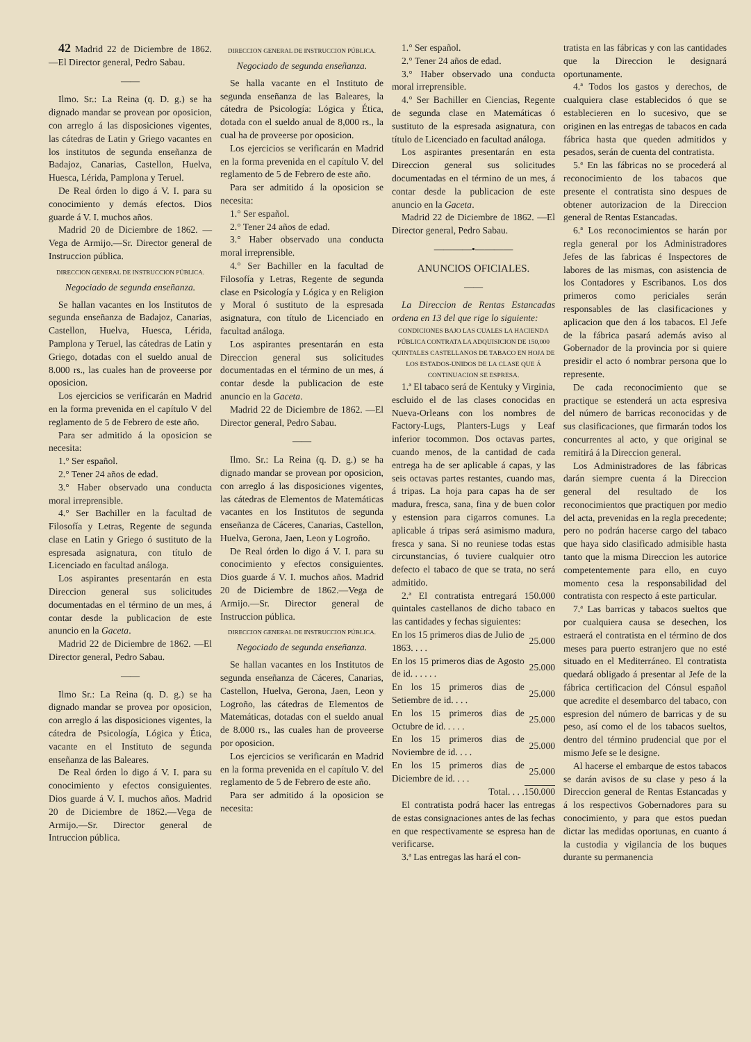42 Madrid 22 de Diciembre de 1862. —El Director general, Pedro Sabau.
——
Ilmo. Sr.: La Reina (q. D. g.) se ha dignado mandar se provean por oposicion, con arreglo á las disposiciones vigentes, las cátedras de Latin y Griego vacantes en los institutos de segunda enseñanza de Badajoz, Canarias, Castellon, Huelva, Huesca, Lérida, Pamplona y Teruel.
De Real órden lo digo á V. I. para su conocimiento y demás efectos. Dios guarde á V. I. muchos años.
Madrid 20 de Diciembre de 1862. —Vega de Armijo.—Sr. Director general de Instruccion pública.
DIRECCION GENERAL DE INSTRUCCION PÚBLICA.
Negociado de segunda enseñanza.
Se hallan vacantes en los Institutos de segunda enseñanza de Badajoz, Canarias, Castellon, Huelva, Huesca, Lérida, Pamplona y Teruel, las cátedras de Latin y Griego, dotadas con el sueldo anual de 8.000 rs., las cuales han de proveerse por oposicion.
Los ejercicios se verificarán en Madrid en la forma prevenida en el capítulo V del reglamento de 5 de Febrero de este año.
Para ser admitido á la oposicion se necesita:
1.° Ser español.
2.° Tener 24 años de edad.
3.° Haber observado una conducta moral irreprensible.
4.° Ser Bachiller en la facultad de Filosofía y Letras, Regente de segunda clase en Latin y Griego ó sustituto de la espresada asignatura, con título de Licenciado en facultad análoga.
Los aspirantes presentarán en esta Direccion general sus solicitudes documentadas en el término de un mes, á contar desde la publicacion de este anuncio en la Gaceta.
Madrid 22 de Diciembre de 1862. —El Director general, Pedro Sabau.
——
Ilmo Sr.: La Reina (q. D. g.) se ha dignado mandar se provea por oposicion, con arreglo á las disposiciones vigentes, la cátedra de Psicología, Lógica y Ética, vacante en el Instituto de segunda enseñanza de las Baleares.
De Real órden lo digo á V. I. para su conocimiento y efectos consiguientes. Dios guarde á V. I. muchos años. Madrid 20 de Diciembre de 1862.—Vega de Armijo.—Sr. Director general de Intruccion pública.
DIRECCION GENERAL DE INSTRUCCION PÚBLICA.
Negociado de segunda enseñanza.
Se halla vacante en el Instituto de segunda enseñanza de las Baleares, la cátedra de Psicología: Lógica y Ética, dotada con el sueldo anual de 8,000 rs., la cual ha de proveerse por oposicion.
Los ejercicios se verificarán en Madrid en la forma prevenida en el capítulo V. del reglamento de 5 de Febrero de este año.
Para ser admitido á la oposicion se necesita:
1.° Ser español.
2.° Tener 24 años de edad.
3.° Haber observado una conducta moral irreprensible.
4.° Ser Bachiller en la facultad de Filosofía y Letras, Regente de segunda clase en Psicología y Lógica y en Religion y Moral ó sustituto de la espresada asignatura, con título de Licenciado en facultad análoga.
Los aspirantes presentarán en esta Direccion general sus solicitudes documentadas en el término de un mes, á contar desde la publicacion de este anuncio en la Gaceta.
Madrid 22 de Diciembre de 1862. —El Director general, Pedro Sabau.
——
Ilmo. Sr.: La Reina (q. D. g.) se ha dignado mandar se provean por oposicion, con arreglo á las disposiciones vigentes, las cátedras de Elementos de Matemáticas vacantes en los Institutos de segunda enseñanza de Cáceres, Canarias, Castellon, Huelva, Gerona, Jaen, Leon y Logroño.
De Real órden lo digo á V. I. para su conocimiento y efectos consiguientes. Dios guarde á V. I. muchos años. Madrid 20 de Diciembre de 1862.—Vega de Armijo.—Sr. Director general de Instruccion pública.
DIRECCION GENERAL DE INSTRUCCION PÚBLICA.
Negociado de segunda enseñanza.
Se hallan vacantes en los Institutos de segunda enseñanza de Cáceres, Canarias, Castellon, Huelva, Gerona, Jaen, Leon y Logroño, las cátedras de Elementos de Matemáticas, dotadas con el sueldo anual de 8.000 rs., las cuales han de proveerse por oposicion.
Los ejercicios se verificarán en Madrid en la forma prevenida en el capítulo V. del reglamento de 5 de Febrero de este año.
Para ser admitido á la oposicion se necesita:
1.° Ser español.
2.° Tener 24 años de edad.
3.° Haber observado una conducta moral irreprensible.
4.° Ser Bachiller en Ciencias, Regente de segunda clase en Matemáticas ó sustituto de la espresada asignatura, con título de Licenciado en facultad análoga.
Los aspirantes presentarán en esta Direccion general sus solicitudes documentadas en el término de un mes, á contar desde la publicacion de este anuncio en la Gaceta.
Madrid 22 de Diciembre de 1862. —El Director general, Pedro Sabau.
————•————
ANUNCIOS OFICIALES.
——
La Direccion de Rentas Estancadas ordena en 13 del que rige lo siguiente:
CONDICIONES BAJO LAS CUALES LA HACIENDA PÚBLICA CONTRATA LA ADQUISICION DE 150,000 QUINTALES CASTELLANOS DE TABACO EN HOJA DE LOS ESTADOS-UNIDOS DE LA CLASE QUE Á CONTINUACION SE ESPRESA.
1.ª El tabaco será de Kentuky y Virginia, escluido el de las clases conocidas en Nueva-Orleans con los nombres de Factory-Lugs, Planters-Lugs y Leaf inferior tocommon. Dos octavas partes, cuando menos, de la cantidad de cada entrega ha de ser aplicable á capas, y las seis octavas partes restantes, cuando mas, á tripas. La hoja para capas ha de ser madura, fresca, sana, fina y de buen color y estension para cigarros comunes. La aplicable á tripas será asimismo madura, fresca y sana. Si no reuniese todas estas circunstancias, ó tuviere cualquier otro defecto el tabaco de que se trata, no será admitido.
2.ª El contratista entregará 150.000 quintales castellanos de dicho tabaco en las cantidades y fechas siguientes:
| En los 15 primeros dias de Julio de 1863. . . . | 25.000 |
| En los 15 primeros dias de Agosto de id. . . . . . | 25.000 |
| En los 15 primeros dias de Setiembre de id. . . . | 25.000 |
| En los 15 primeros dias de Octubre de id. . . . . | 25.000 |
| En los 15 primeros dias de Noviembre de id. . . . | 25.000 |
| En los 15 primeros dias de Diciembre de id. . . . | 25.000 |
| Total. . . . | 150.000 |
El contratista podrá hacer las entregas de estas consignaciones antes de las fechas en que respectivamente se espresa han de verificarse.
3.ª Las entregas las hará el con-
tratista en las fábricas y con las cantidades que la Direccion le designará oportunamente.
4.ª Todos los gastos y derechos, de cualquiera clase establecidos ó que se establecieren en lo sucesivo, que se originen en las entregas de tabacos en cada fábrica hasta que queden admitidos y pesados, serán de cuenta del contratista.
5.ª En las fábricas no se procederá al reconocimiento de los tabacos que presente el contratista sino despues de obtener autorizacion de la Direccion general de Rentas Estancadas.
6.ª Los reconocimientos se harán por regla general por los Administradores Jefes de las fabricas é Inspectores de labores de las mismas, con asistencia de los Contadores y Escribanos. Los dos primeros como periciales serán responsables de las clasificaciones y aplicacion que den á los tabacos. El Jefe de la fábrica pasará además aviso al Gobernador de la provincia por si quiere presidir el acto ó nombrar persona que lo represente.
De cada reconocimiento que se practique se estenderá un acta espresiva del número de barricas reconocidas y de sus clasificaciones, que firmarán todos los concurrentes al acto, y que original se remitirá á la Direccion general.
Los Administradores de las fábricas darán siempre cuenta á la Direccion general del resultado de los reconocimientos que practiquen por medio del acta, prevenidas en la regla precedente; pero no podrán hacerse cargo del tabaco que haya sido clasificado admisible hasta tanto que la misma Direccion les autorice competentemente para ello, en cuyo momento cesa la responsabilidad del contratista con respecto á este particular.
7.ª Las barricas y tabacos sueltos que por cualquiera causa se desechen, los estraerá el contratista en el término de dos meses para puerto estranjero que no esté situado en el Mediterráneo. El contratista quedará obligado á presentar al Jefe de la fábrica certificacion del Cónsul español que acredite el desembarco del tabaco, con espresion del número de barricas y de su peso, así como el de los tabacos sueltos, dentro del término prudencial que por el mismo Jefe se le designe.
Al hacerse el embarque de estos tabacos se darán avisos de su clase y peso á la Direccion general de Rentas Estancadas y á los respectivos Gobernadores para su conocimiento, y para que estos puedan dictar las medidas oportunas, en cuanto á la custodia y vigilancia de los buques durante su permanencia